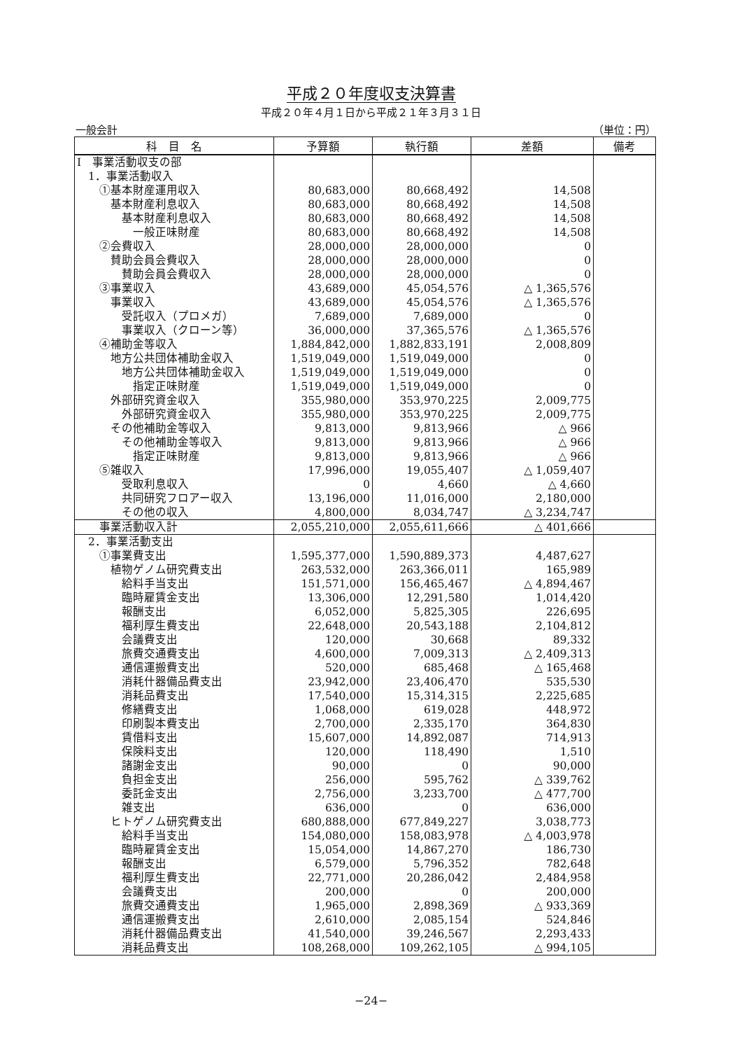平成２０年度収支決算書
平成２０年４月１日から平成２１年３月３１日
一般会計 （単位：円）
| 科 目 名 | 予算額 | 執行額 | 差額 | 備考 |
| --- | --- | --- | --- | --- |
| Ⅰ 事業活動収支の部 | | | | |
| 1．事業活動収入 | | | | |
| ①基本財産運用収入 | 80,683,000 | 80,668,492 | 14,508 | |
| 基本財産利息収入 | 80,683,000 | 80,668,492 | 14,508 | |
| 基本財産利息収入 | 80,683,000 | 80,668,492 | 14,508 | |
| 一般正味財産 | 80,683,000 | 80,668,492 | 14,508 | |
| ②会費収入 | 28,000,000 | 28,000,000 | 0 | |
| 賛助会員会費収入 | 28,000,000 | 28,000,000 | 0 | |
| 賛助会員会費収入 | 28,000,000 | 28,000,000 | 0 | |
| ③事業収入 | 43,689,000 | 45,054,576 | △ 1,365,576 | |
| 事業収入 | 43,689,000 | 45,054,576 | △ 1,365,576 | |
| 受託収入（プロメガ） | 7,689,000 | 7,689,000 | 0 | |
| 事業収入（クローン等） | 36,000,000 | 37,365,576 | △ 1,365,576 | |
| ④補助金等収入 | 1,884,842,000 | 1,882,833,191 | 2,008,809 | |
| 地方公共団体補助金収入 | 1,519,049,000 | 1,519,049,000 | 0 | |
| 地方公共団体補助金収入 | 1,519,049,000 | 1,519,049,000 | 0 | |
| 指定正味財産 | 1,519,049,000 | 1,519,049,000 | 0 | |
| 外部研究資金収入 | 355,980,000 | 353,970,225 | 2,009,775 | |
| 外部研究資金収入 | 355,980,000 | 353,970,225 | 2,009,775 | |
| その他補助金等収入 | 9,813,000 | 9,813,966 | △ 966 | |
| その他補助金等収入 | 9,813,000 | 9,813,966 | △ 966 | |
| 指定正味財産 | 9,813,000 | 9,813,966 | △ 966 | |
| ⑤雑収入 | 17,996,000 | 19,055,407 | △ 1,059,407 | |
| 受取利息収入 | 0 | 4,660 | △ 4,660 | |
| 共同研究フロアー収入 | 13,196,000 | 11,016,000 | 2,180,000 | |
| その他の収入 | 4,800,000 | 8,034,747 | △ 3,234,747 | |
| 事業活動収入計 | 2,055,210,000 | 2,055,611,666 | △ 401,666 | |
| 2．事業活動支出 | | | | |
| ①事業費支出 | 1,595,377,000 | 1,590,889,373 | 4,487,627 | |
| 植物ゲノム研究費支出 | 263,532,000 | 263,366,011 | 165,989 | |
| 給料手当支出 | 151,571,000 | 156,465,467 | △ 4,894,467 | |
| 臨時雇賃金支出 | 13,306,000 | 12,291,580 | 1,014,420 | |
| 報酬支出 | 6,052,000 | 5,825,305 | 226,695 | |
| 福利厚生費支出 | 22,648,000 | 20,543,188 | 2,104,812 | |
| 会議費支出 | 120,000 | 30,668 | 89,332 | |
| 旅費交通費支出 | 4,600,000 | 7,009,313 | △ 2,409,313 | |
| 通信運搬費支出 | 520,000 | 685,468 | △ 165,468 | |
| 消耗什器備品費支出 | 23,942,000 | 23,406,470 | 535,530 | |
| 消耗品費支出 | 17,540,000 | 15,314,315 | 2,225,685 | |
| 修繕費支出 | 1,068,000 | 619,028 | 448,972 | |
| 印刷製本費支出 | 2,700,000 | 2,335,170 | 364,830 | |
| 賃借料支出 | 15,607,000 | 14,892,087 | 714,913 | |
| 保険料支出 | 120,000 | 118,490 | 1,510 | |
| 諸謝金支出 | 90,000 | 0 | 90,000 | |
| 負担金支出 | 256,000 | 595,762 | △ 339,762 | |
| 委託金支出 | 2,756,000 | 3,233,700 | △ 477,700 | |
| 雑支出 | 636,000 | 0 | 636,000 | |
| ヒトゲノム研究費支出 | 680,888,000 | 677,849,227 | 3,038,773 | |
| 給料手当支出 | 154,080,000 | 158,083,978 | △ 4,003,978 | |
| 臨時雇賃金支出 | 15,054,000 | 14,867,270 | 186,730 | |
| 報酬支出 | 6,579,000 | 5,796,352 | 782,648 | |
| 福利厚生費支出 | 22,771,000 | 20,286,042 | 2,484,958 | |
| 会議費支出 | 200,000 | 0 | 200,000 | |
| 旅費交通費支出 | 1,965,000 | 2,898,369 | △ 933,369 | |
| 通信運搬費支出 | 2,610,000 | 2,085,154 | 524,846 | |
| 消耗什器備品費支出 | 41,540,000 | 39,246,567 | 2,293,433 | |
| 消耗品費支出 | 108,268,000 | 109,262,105 | △ 994,105 | |
−24−